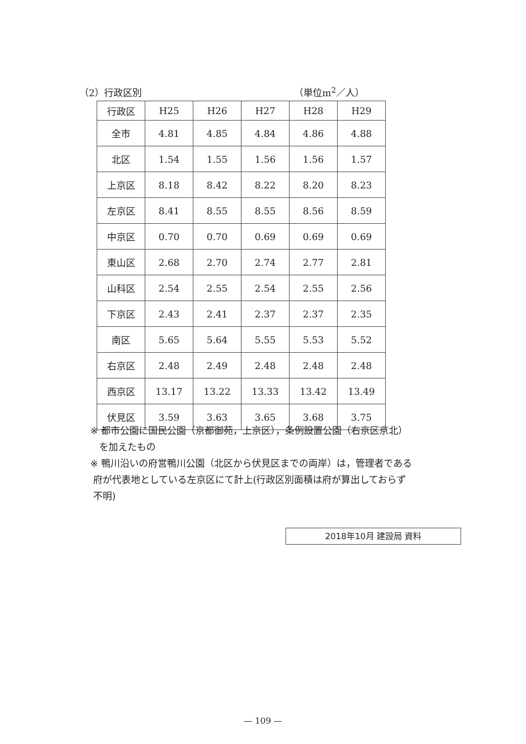（2）行政区別 （単位m<sup>2</sup>／人）
| 行政区 | H25 | H26 | H27 | H28 | H29 |
| --- | --- | --- | --- | --- | --- |
| 全市 | 4.81 | 4.85 | 4.84 | 4.86 | 4.88 |
| 北区 | 1.54 | 1.55 | 1.56 | 1.56 | 1.57 |
| 上京区 | 8.18 | 8.42 | 8.22 | 8.20 | 8.23 |
| 左京区 | 8.41 | 8.55 | 8.55 | 8.56 | 8.59 |
| 中京区 | 0.70 | 0.70 | 0.69 | 0.69 | 0.69 |
| 東山区 | 2.68 | 2.70 | 2.74 | 2.77 | 2.81 |
| 山科区 | 2.54 | 2.55 | 2.54 | 2.55 | 2.56 |
| 下京区 | 2.43 | 2.41 | 2.37 | 2.37 | 2.35 |
| 南区 | 5.65 | 5.64 | 5.55 | 5.53 | 5.52 |
| 右京区 | 2.48 | 2.49 | 2.48 | 2.48 | 2.48 |
| 西京区 | 13.17 | 13.22 | 13.33 | 13.42 | 13.49 |
| 伏見区 | 3.59 | 3.63 | 3.65 | 3.68 | 3.75 |
※ 都市公園に国民公園（京都御苑，上京区），条例設置公園（右京区京北）
を加えたもの
※ 鴨川沿いの府営鴨川公園（北区から伏見区までの両岸）は，管理者である
府が代表地としている左京区にて計上(行政区別面積は府が算出しておらず
不明)
2018年10月 建設局 資料
— 109 —